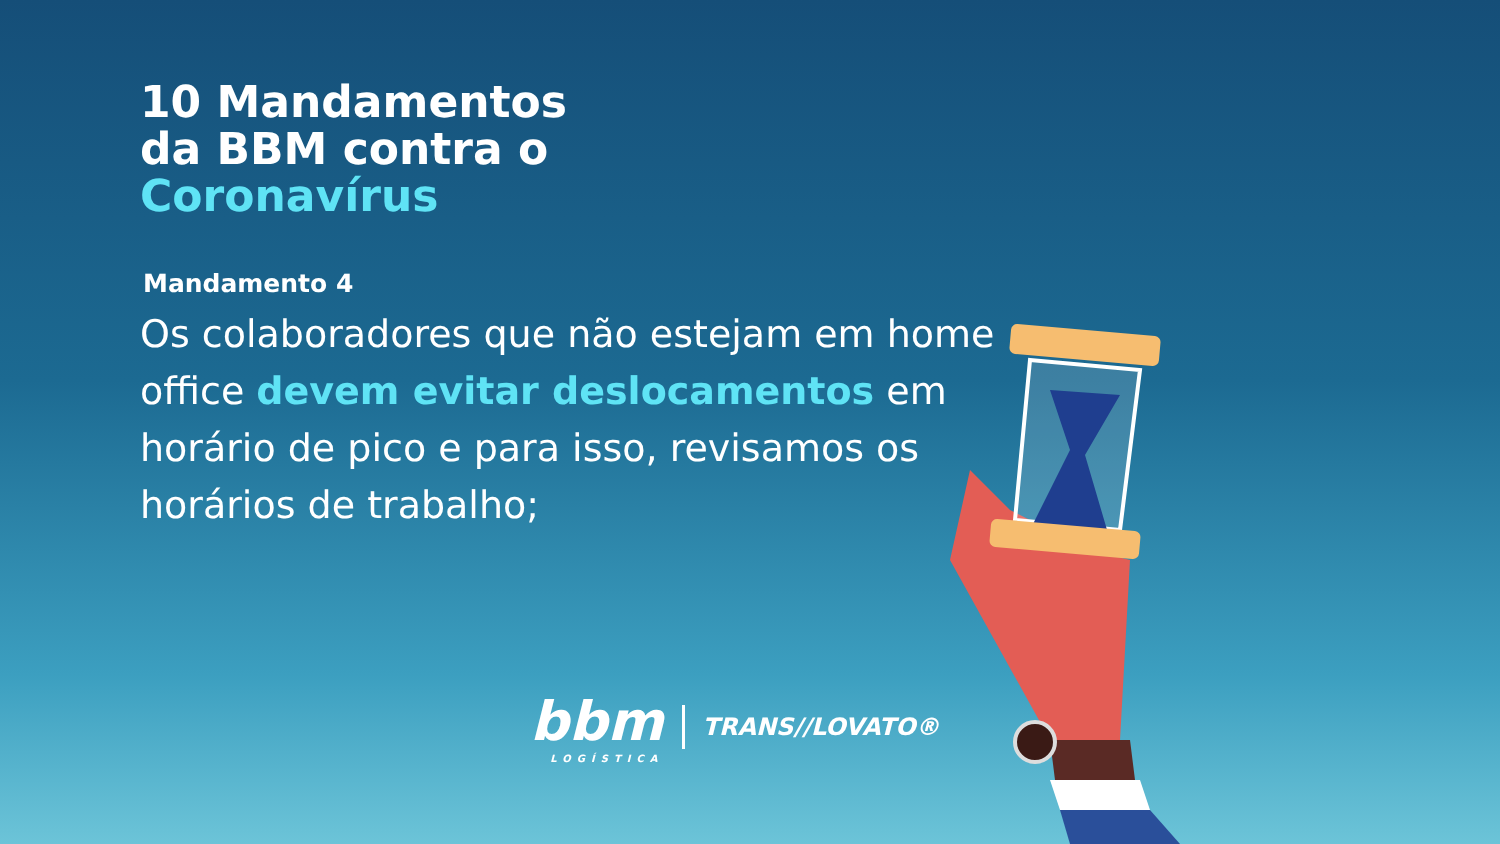10 Mandamentos
da BBM contra o
Coronavírus
Mandamento 4
Os colaboradores que não estejam em home office devem evitar deslocamentos em horário de pico e para isso, revisamos os horários de trabalho;
bbm
LOGÍSTICA
TRANS//LOVATO®